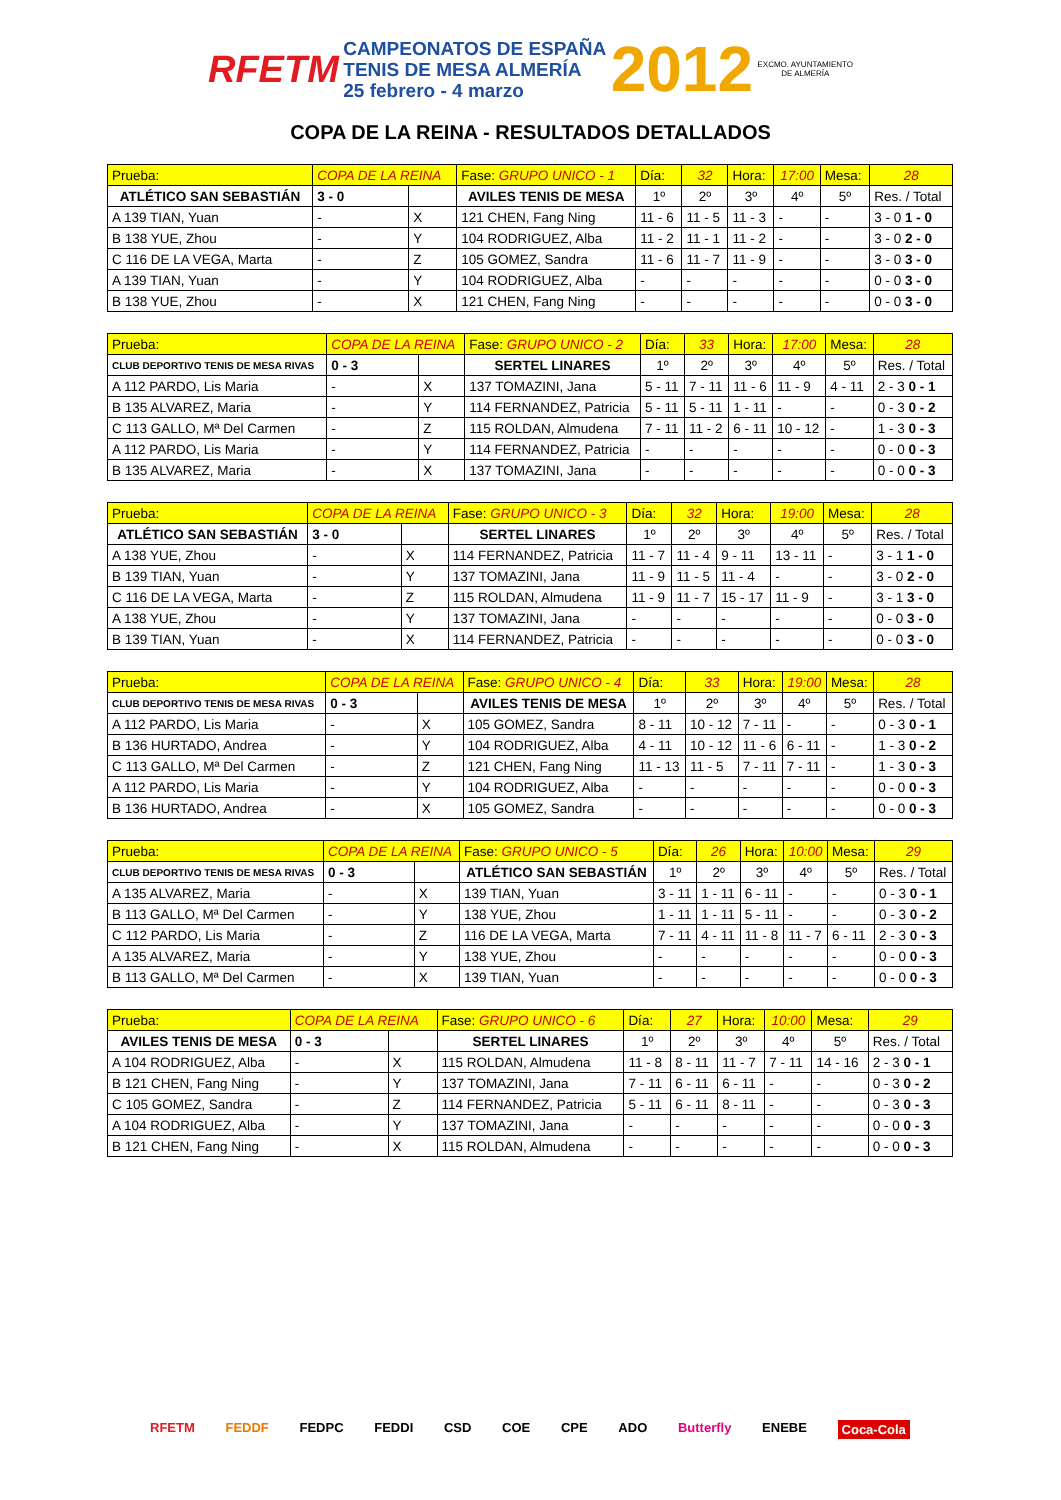RFETM CAMPEONATOS DE ESPAÑA
TENIS DE MESA ALMERÍA
25 febrero - 4 marzo 2012 EXCMO. AYUNTAMIENTO
DE ALMERÍA
COPA DE LA REINA - RESULTADOS DETALLADOS
| Prueba: | COPA DE LA REINA | | Fase: GRUPO UNICO - 1 | Día: | 32 | Hora: | 17:00 | Mesa: | 28 |
| ATLÉTICO SAN SEBASTIÁN | 3 - 0 | | AVILES TENIS DE MESA | 1º | 2º | 3º | 4º | 5º | Res. / Total |
| A 139 TIAN, Yuan | - | X | 121 CHEN, Fang Ning | 11 - 6 | 11 - 5 | 11 - 3 | - | - | 3 - 0 1 - 0 |
| B 138 YUE, Zhou | - | Y | 104 RODRIGUEZ, Alba | 11 - 2 | 11 - 1 | 11 - 2 | - | - | 3 - 0 2 - 0 |
| C 116 DE LA VEGA, Marta | - | Z | 105 GOMEZ, Sandra | 11 - 6 | 11 - 7 | 11 - 9 | - | - | 3 - 0 3 - 0 |
| A 139 TIAN, Yuan | - | Y | 104 RODRIGUEZ, Alba | - | - | - | - | - | 0 - 0 3 - 0 |
| B 138 YUE, Zhou | - | X | 121 CHEN, Fang Ning | - | - | - | - | - | 0 - 0 3 - 0 |
| Prueba: | COPA DE LA REINA | | Fase: GRUPO UNICO - 2 | Día: | 33 | Hora: | 17:00 | Mesa: | 28 |
| CLUB DEPORTIVO TENIS DE MESA RIVAS | 0 - 3 | | SERTEL LINARES | 1º | 2º | 3º | 4º | 5º | Res. / Total |
| A 112 PARDO, Lis Maria | - | X | 137 TOMAZINI, Jana | 5 - 11 | 7 - 11 | 11 - 6 | 11 - 9 | 4 - 11 | 2 - 3 0 - 1 |
| B 135 ALVAREZ, Maria | - | Y | 114 FERNANDEZ, Patricia | 5 - 11 | 5 - 11 | 1 - 11 | - | - | 0 - 3 0 - 2 |
| C 113 GALLO, Mª Del Carmen | - | Z | 115 ROLDAN, Almudena | 7 - 11 | 11 - 2 | 6 - 11 | 10 - 12 | - | 1 - 3 0 - 3 |
| A 112 PARDO, Lis Maria | - | Y | 114 FERNANDEZ, Patricia | - | - | - | - | - | 0 - 0 0 - 3 |
| B 135 ALVAREZ, Maria | - | X | 137 TOMAZINI, Jana | - | - | - | - | - | 0 - 0 0 - 3 |
| Prueba: | COPA DE LA REINA | | Fase: GRUPO UNICO - 3 | Día: | 32 | Hora: | 19:00 | Mesa: | 28 |
| ATLÉTICO SAN SEBASTIÁN | 3 - 0 | | SERTEL LINARES | 1º | 2º | 3º | 4º | 5º | Res. / Total |
| A 138 YUE, Zhou | - | X | 114 FERNANDEZ, Patricia | 11 - 7 | 11 - 4 | 9 - 11 | 13 - 11 | - | 3 - 1 1 - 0 |
| B 139 TIAN, Yuan | - | Y | 137 TOMAZINI, Jana | 11 - 9 | 11 - 5 | 11 - 4 | - | - | 3 - 0 2 - 0 |
| C 116 DE LA VEGA, Marta | - | Z | 115 ROLDAN, Almudena | 11 - 9 | 11 - 7 | 15 - 17 | 11 - 9 | - | 3 - 1 3 - 0 |
| A 138 YUE, Zhou | - | Y | 137 TOMAZINI, Jana | - | - | - | - | - | 0 - 0 3 - 0 |
| B 139 TIAN, Yuan | - | X | 114 FERNANDEZ, Patricia | - | - | - | - | - | 0 - 0 3 - 0 |
| Prueba: | COPA DE LA REINA | | Fase: GRUPO UNICO - 4 | Día: | 33 | Hora: | 19:00 | Mesa: | 28 |
| CLUB DEPORTIVO TENIS DE MESA RIVAS | 0 - 3 | | AVILES TENIS DE MESA | 1º | 2º | 3º | 4º | 5º | Res. / Total |
| A 112 PARDO, Lis Maria | - | X | 105 GOMEZ, Sandra | 8 - 11 | 10 - 12 | 7 - 11 | - | - | 0 - 3 0 - 1 |
| B 136 HURTADO, Andrea | - | Y | 104 RODRIGUEZ, Alba | 4 - 11 | 10 - 12 | 11 - 6 | 6 - 11 | - | 1 - 3 0 - 2 |
| C 113 GALLO, Mª Del Carmen | - | Z | 121 CHEN, Fang Ning | 11 - 13 | 11 - 5 | 7 - 11 | 7 - 11 | - | 1 - 3 0 - 3 |
| A 112 PARDO, Lis Maria | - | Y | 104 RODRIGUEZ, Alba | - | - | - | - | - | 0 - 0 0 - 3 |
| B 136 HURTADO, Andrea | - | X | 105 GOMEZ, Sandra | - | - | - | - | - | 0 - 0 0 - 3 |
| Prueba: | COPA DE LA REINA | | Fase: GRUPO UNICO - 5 | Día: | 26 | Hora: | 10:00 | Mesa: | 29 |
| CLUB DEPORTIVO TENIS DE MESA RIVAS | 0 - 3 | | ATLÉTICO SAN SEBASTIÁN | 1º | 2º | 3º | 4º | 5º | Res. / Total |
| A 135 ALVAREZ, Maria | - | X | 139 TIAN, Yuan | 3 - 11 | 1 - 11 | 6 - 11 | - | - | 0 - 3 0 - 1 |
| B 113 GALLO, Mª Del Carmen | - | Y | 138 YUE, Zhou | 1 - 11 | 1 - 11 | 5 - 11 | - | - | 0 - 3 0 - 2 |
| C 112 PARDO, Lis Maria | - | Z | 116 DE LA VEGA, Marta | 7 - 11 | 4 - 11 | 11 - 8 | 11 - 7 | 6 - 11 | 2 - 3 0 - 3 |
| A 135 ALVAREZ, Maria | - | Y | 138 YUE, Zhou | - | - | - | - | - | 0 - 0 0 - 3 |
| B 113 GALLO, Mª Del Carmen | - | X | 139 TIAN, Yuan | - | - | - | - | - | 0 - 0 0 - 3 |
| Prueba: | COPA DE LA REINA | | Fase: GRUPO UNICO - 6 | Día: | 27 | Hora: | 10:00 | Mesa: | 29 |
| AVILES TENIS DE MESA | 0 - 3 | | SERTEL LINARES | 1º | 2º | 3º | 4º | 5º | Res. / Total |
| A 104 RODRIGUEZ, Alba | - | X | 115 ROLDAN, Almudena | 11 - 8 | 8 - 11 | 11 - 7 | 7 - 11 | 14 - 16 | 2 - 3 0 - 1 |
| B 121 CHEN, Fang Ning | - | Y | 137 TOMAZINI, Jana | 7 - 11 | 6 - 11 | 6 - 11 | - | - | 0 - 3 0 - 2 |
| C 105 GOMEZ, Sandra | - | Z | 114 FERNANDEZ, Patricia | 5 - 11 | 6 - 11 | 8 - 11 | - | - | 0 - 3 0 - 3 |
| A 104 RODRIGUEZ, Alba | - | Y | 137 TOMAZINI, Jana | - | - | - | - | - | 0 - 0 0 - 3 |
| B 121 CHEN, Fang Ning | - | X | 115 ROLDAN, Almudena | - | - | - | - | - | 0 - 0 0 - 3 |
RFETM FEDDF FEDPC FEDDI CSD COE CPE ADO Butterfly ENEBE Coca-Cola